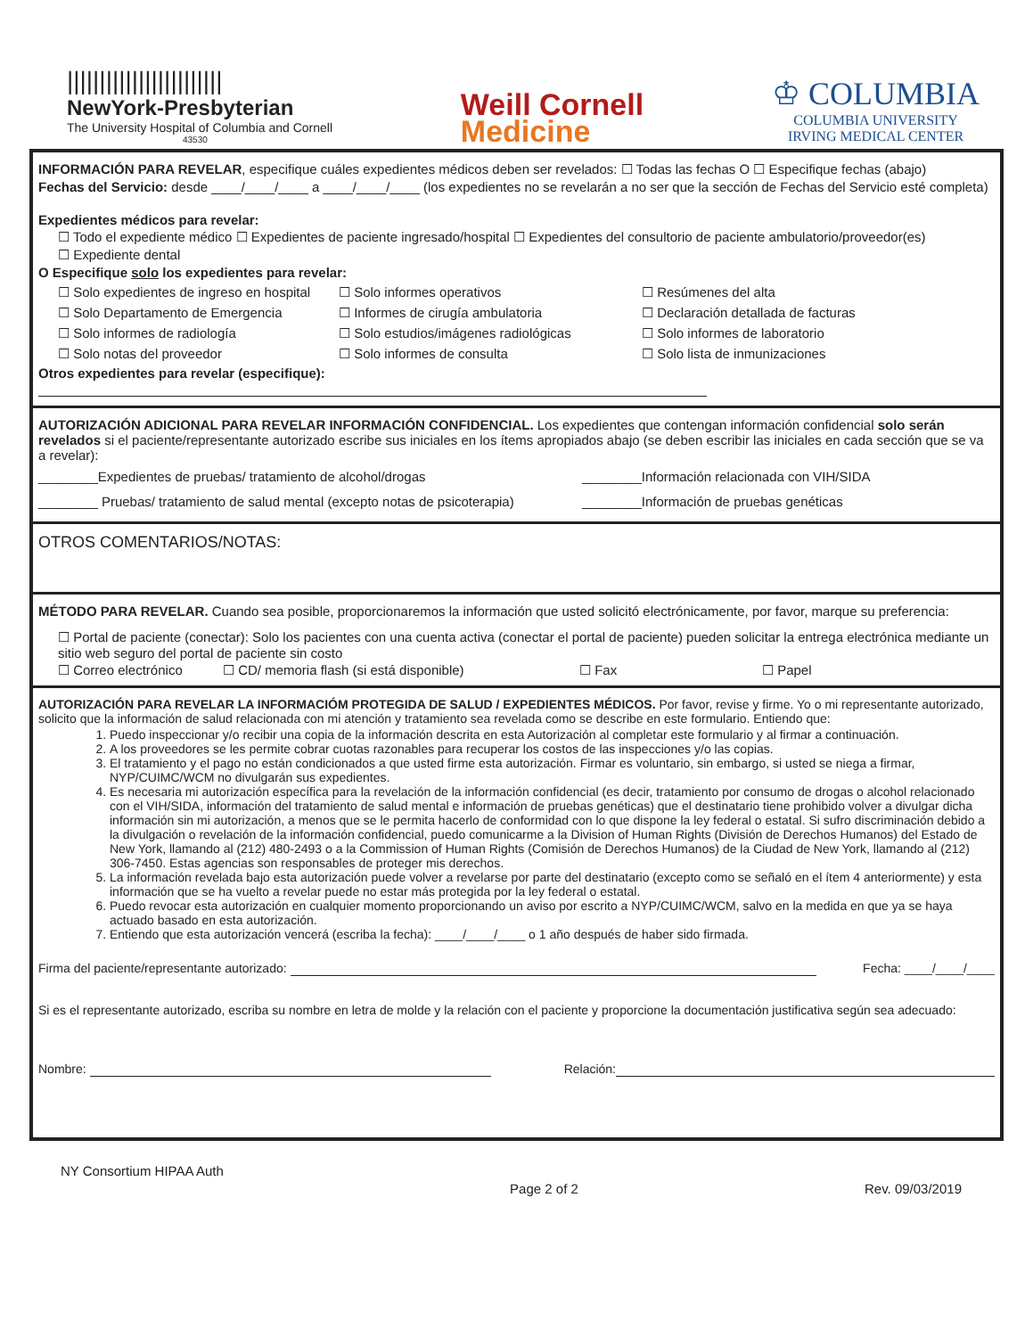||||||||||||||||||||||||
NewYork-Presbyterian
The University Hospital of Columbia and Cornell
43530
Weill Cornell
Medicine
♔ COLUMBIA
COLUMBIA UNIVERSITY
IRVING MEDICAL CENTER
INFORMACIÓN PARA REVELAR, especifique cuáles expedientes médicos deben ser revelados: ☐ Todas las fechas O ☐ Especifique fechas (abajo)
Fechas del Servicio: desde ____/____/____ a ____/____/____ (los expedientes no se revelarán a no ser que la sección de Fechas del Servicio esté completa)
Expedientes médicos para revelar:
☐ Todo el expediente médico ☐ Expedientes de paciente ingresado/hospital ☐ Expedientes del consultorio de paciente ambulatorio/proveedor(es)
☐ Expediente dental
O Especifique solo los expedientes para revelar:
☐ Solo expedientes de ingreso en hospital
☐ Solo informes operativos
☐ Resúmenes del alta
☐ Solo Departamento de Emergencia
☐ Informes de cirugía ambulatoria
☐ Declaración detallada de facturas
☐ Solo informes de radiología
☐ Solo estudios/imágenes radiológicas
☐ Solo informes de laboratorio
☐ Solo notas del proveedor
☐ Solo informes de consulta
☐ Solo lista de inmunizaciones
Otros expedientes para revelar (especifique):
AUTORIZACIÓN ADICIONAL PARA REVELAR INFORMACIÓN CONFIDENCIAL. Los expedientes que contengan información confidencial solo serán revelados si el paciente/representante autorizado escribe sus iniciales en los ítems apropiados abajo (se deben escribir las iniciales en cada sección que se va a revelar):
________Expedientes de pruebas/ tratamiento de alcohol/drogas
________Información relacionada con VIH/SIDA
________ Pruebas/ tratamiento de salud mental (excepto notas de psicoterapia)
________Información de pruebas genéticas
OTROS COMENTARIOS/NOTAS:
MÉTODO PARA REVELAR. Cuando sea posible, proporcionaremos la información que usted solicitó electrónicamente, por favor, marque su preferencia:
☐ Portal de paciente (conectar): Solo los pacientes con una cuenta activa (conectar el portal de paciente) pueden solicitar la entrega electrónica mediante un sitio web seguro del portal de paciente sin costo
☐ Correo electrónico
☐ CD/ memoria flash (si está disponible)
☐ Fax
☐ Papel
AUTORIZACIÓN PARA REVELAR LA INFORMACIÓM PROTEGIDA DE SALUD / EXPEDIENTES MÉDICOS. Por favor, revise y firme. Yo o mi representante autorizado, solicito que la información de salud relacionada con mi atención y tratamiento sea revelada como se describe en este formulario. Entiendo que:
1. Puedo inspeccionar y/o recibir una copia de la información descrita en esta Autorización al completar este formulario y al firmar a continuación.
2. A los proveedores se les permite cobrar cuotas razonables para recuperar los costos de las inspecciones y/o las copias.
3. El tratamiento y el pago no están condicionados a que usted firme esta autorización. Firmar es voluntario, sin embargo, si usted se niega a firmar, NYP/CUIMC/WCM no divulgarán sus expedientes.
4. Es necesaria mi autorización específica para la revelación de la información confidencial (es decir, tratamiento por consumo de drogas o alcohol relacionado con el VIH/SIDA, información del tratamiento de salud mental e información de pruebas genéticas) que el destinatario tiene prohibido volver a divulgar dicha información sin mi autorización, a menos que se le permita hacerlo de conformidad con lo que dispone la ley federal o estatal. Si sufro discriminación debido a la divulgación o revelación de la información confidencial, puedo comunicarme a la Division of Human Rights (División de Derechos Humanos) del Estado de New York, llamando al (212) 480-2493 o a la Commission of Human Rights (Comisión de Derechos Humanos) de la Ciudad de New York, llamando al (212) 306-7450. Estas agencias son responsables de proteger mis derechos.
5. La información revelada bajo esta autorización puede volver a revelarse por parte del destinatario (excepto como se señaló en el ítem 4 anteriormente) y esta información que se ha vuelto a revelar puede no estar más protegida por la ley federal o estatal.
6. Puedo revocar esta autorización en cualquier momento proporcionando un aviso por escrito a NYP/CUIMC/WCM, salvo en la medida en que ya se haya actuado basado en esta autorización.
7. Entiendo que esta autorización vencerá (escriba la fecha): ____/____/____ o 1 año después de haber sido firmada.
Firma del paciente/representante autorizado: Fecha: ____/____/____
Si es el representante autorizado, escriba su nombre en letra de molde y la relación con el paciente y proporcione la documentación justificativa según sea adecuado:
Nombre: Relación:
NY Consortium HIPAA Auth
Page 2 of 2 Rev. 09/03/2019